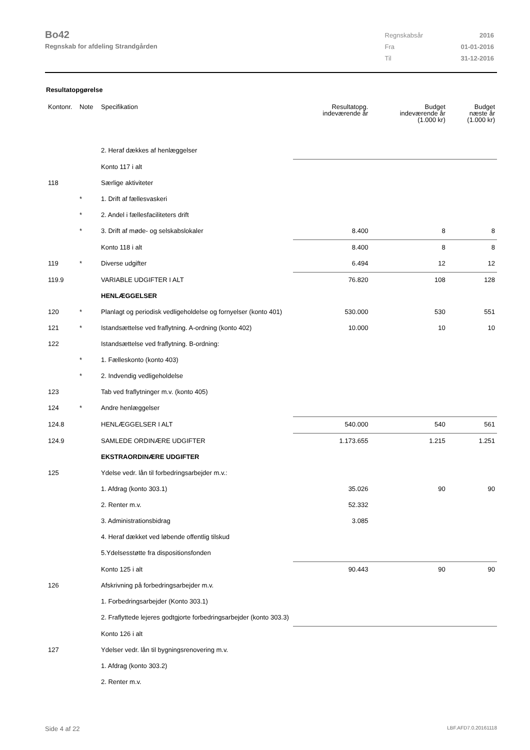Bo42
Regnskab for afdeling Strandgården
| Regnskabsår | 2016 |
| Fra | 01-01-2016 |
| Til | 31-12-2016 |
Resultatopgørelse
| Kontonr. | Note | Specifikation | Resultatopg. indeværende år | Budget indeværende år (1.000 kr) | Budget næste år (1.000 kr) |
| --- | --- | --- | --- | --- | --- |
| | | 2. Heraf dækkes af henlæggelser | | | |
| | | Konto 117 i alt | | | |
| 118 | | Særlige aktiviteter | | | |
| | * | 1. Drift af fællesvaskeri | | | |
| | * | 2. Andel i fællesfaciliteters drift | | | |
| | * | 3. Drift af møde- og selskabslokaler | 8.400 | 8 | 8 |
| | | Konto 118 i alt | 8.400 | 8 | 8 |
| 119 | * | Diverse udgifter | 6.494 | 12 | 12 |
| 119.9 | | VARIABLE UDGIFTER I ALT | 76.820 | 108 | 128 |
| | | HENLÆGGELSER | | | |
| 120 | * | Planlagt og periodisk vedligeholdelse og fornyelser (konto 401) | 530.000 | 530 | 551 |
| 121 | * | Istandsættelse ved fraflytning. A-ordning (konto 402) | 10.000 | 10 | 10 |
| 122 | | Istandsættelse ved fraflytning. B-ordning: | | | |
| | * | 1. Fælleskonto (konto 403) | | | |
| | * | 2. Indvendig vedligeholdelse | | | |
| 123 | | Tab ved fraflytninger m.v. (konto 405) | | | |
| 124 | * | Andre henlæggelser | | | |
| 124.8 | | HENLÆGGELSER I ALT | 540.000 | 540 | 561 |
| 124.9 | | SAMLEDE ORDINÆRE UDGIFTER | 1.173.655 | 1.215 | 1.251 |
| | | EKSTRAORDINÆRE UDGIFTER | | | |
| 125 | | Ydelse vedr. lån til forbedringsarbejder m.v.: | | | |
| | | 1. Afdrag (konto 303.1) | 35.026 | 90 | 90 |
| | | 2. Renter m.v. | 52.332 | | |
| | | 3. Administrationsbidrag | 3.085 | | |
| | | 4. Heraf dækket ved løbende offentlig tilskud | | | |
| | | 5.Ydelsesstøtte fra dispositionsfonden | | | |
| | | Konto 125 i alt | 90.443 | 90 | 90 |
| 126 | | Afskrivning på forbedringsarbejder m.v. | | | |
| | | 1. Forbedringsarbejder (Konto 303.1) | | | |
| | | 2. Fraflyttede lejeres godtgjorte forbedringsarbejder (konto 303.3) | | | |
| | | Konto 126 i alt | | | |
| 127 | | Ydelser vedr. lån til bygningsrenovering m.v. | | | |
| | | 1. Afdrag (konto 303.2) | | | |
| | | 2. Renter m.v. | | | |
Side 4 af 22 LBF.AFD7.0.20161118